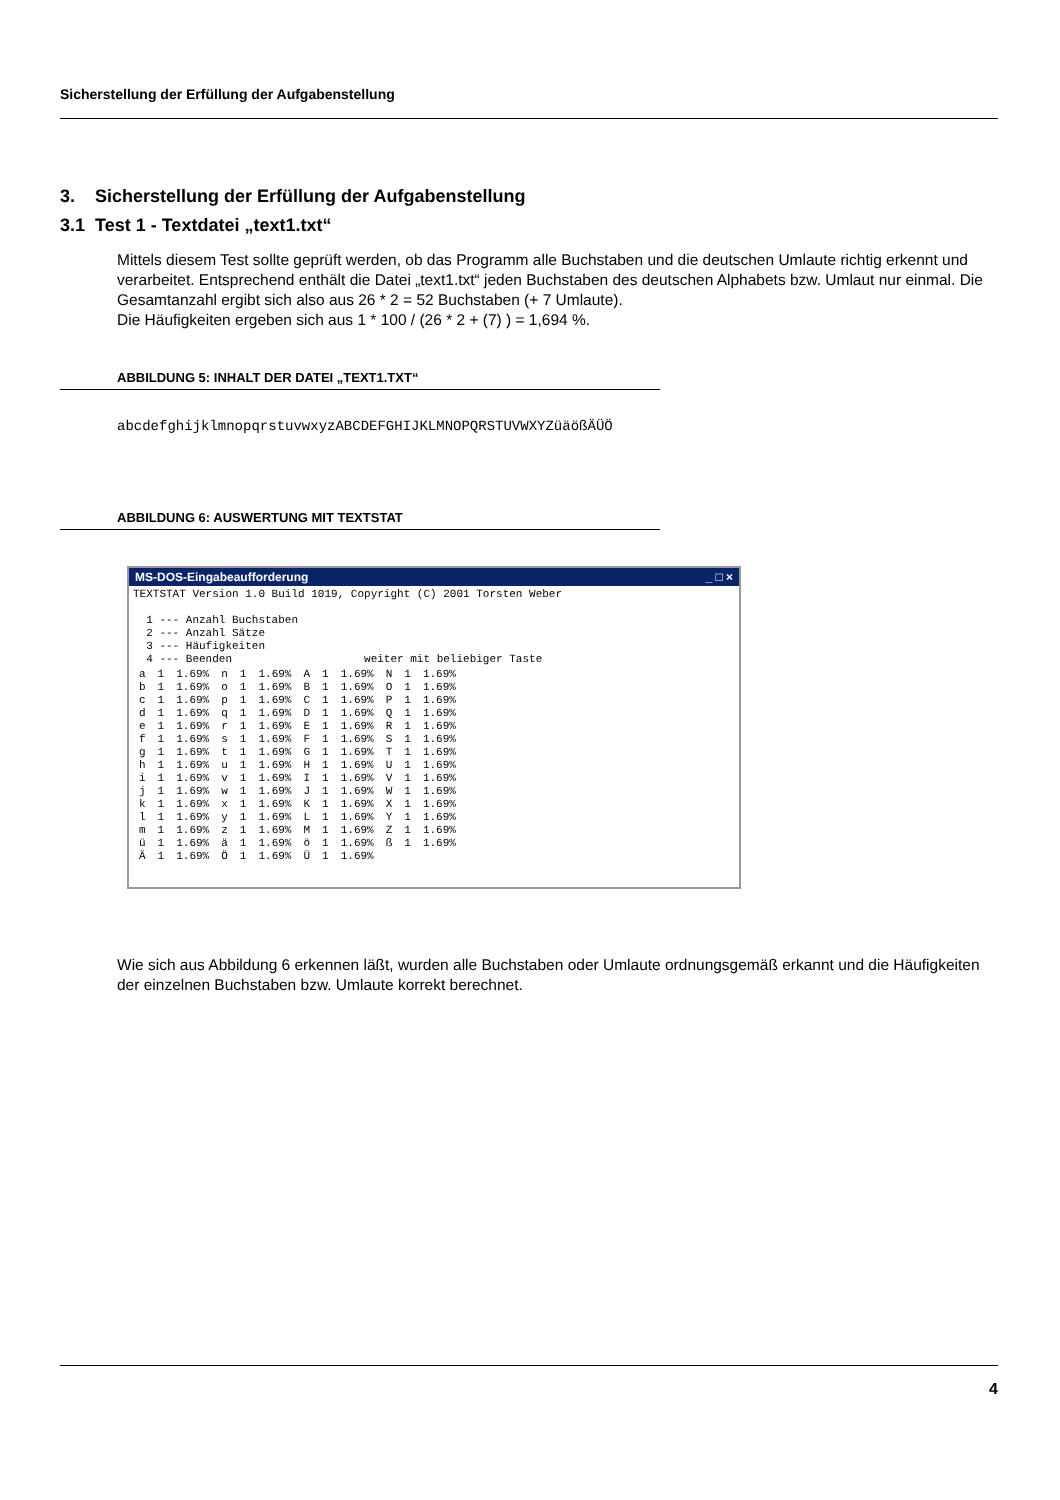Sicherstellung der Erfüllung der Aufgabenstellung
3. Sicherstellung der Erfüllung der Aufgabenstellung
3.1 Test 1 - Textdatei „text1.txt“
Mittels diesem Test sollte geprüft werden, ob das Programm alle Buchstaben und die deutschen Umlaute richtig erkennt und verarbeitet. Entsprechend enthält die Datei „text1.txt“ jeden Buchstaben des deutschen Alphabets bzw. Umlaut nur einmal. Die Gesamtanzahl ergibt sich also aus 26 * 2 = 52 Buchstaben (+ 7 Umlaute).
Die Häufigkeiten ergeben sich aus 1 * 100 / (26 * 2 + (7) ) = 1,694 %.
ABBILDUNG 5: INHALT DER DATEI „TEXT1.TXT“
abcdefghijklmnopqrstuvwxyzABCDEFGHIJKLMNOPQRSTUVWXYZüäößÄÜÖ
ABBILDUNG 6: AUSWERTUNG MIT TEXTSTAT
MS-DOS-Eingabeaufforderung _ □ ×
TEXTSTAT Version 1.0 Build 1019, Copyright (C) 2001 Torsten Weber 1 --- Anzahl Buchstaben 2 --- Anzahl Sätze 3 --- Häufigkeiten 4 --- Beenden weiter mit beliebiger Taste
| a | 1 | 1.69% | n | 1 | 1.69% | A | 1 | 1.69% | N | 1 | 1.69% |
| b | 1 | 1.69% | o | 1 | 1.69% | B | 1 | 1.69% | O | 1 | 1.69% |
| c | 1 | 1.69% | p | 1 | 1.69% | C | 1 | 1.69% | P | 1 | 1.69% |
| d | 1 | 1.69% | q | 1 | 1.69% | D | 1 | 1.69% | Q | 1 | 1.69% |
| e | 1 | 1.69% | r | 1 | 1.69% | E | 1 | 1.69% | R | 1 | 1.69% |
| f | 1 | 1.69% | s | 1 | 1.69% | F | 1 | 1.69% | S | 1 | 1.69% |
| g | 1 | 1.69% | t | 1 | 1.69% | G | 1 | 1.69% | T | 1 | 1.69% |
| h | 1 | 1.69% | u | 1 | 1.69% | H | 1 | 1.69% | U | 1 | 1.69% |
| i | 1 | 1.69% | v | 1 | 1.69% | I | 1 | 1.69% | V | 1 | 1.69% |
| j | 1 | 1.69% | w | 1 | 1.69% | J | 1 | 1.69% | W | 1 | 1.69% |
| k | 1 | 1.69% | x | 1 | 1.69% | K | 1 | 1.69% | X | 1 | 1.69% |
| l | 1 | 1.69% | y | 1 | 1.69% | L | 1 | 1.69% | Y | 1 | 1.69% |
| m | 1 | 1.69% | z | 1 | 1.69% | M | 1 | 1.69% | Z | 1 | 1.69% |
| ü | 1 | 1.69% | ä | 1 | 1.69% | ö | 1 | 1.69% | ß | 1 | 1.69% |
| Ä | 1 | 1.69% | Ö | 1 | 1.69% | Ü | 1 | 1.69% | | | |
Wie sich aus Abbildung 6 erkennen läßt, wurden alle Buchstaben oder Umlaute ordnungsgemäß erkannt und die Häufigkeiten der einzelnen Buchstaben bzw. Umlaute korrekt berechnet.
4